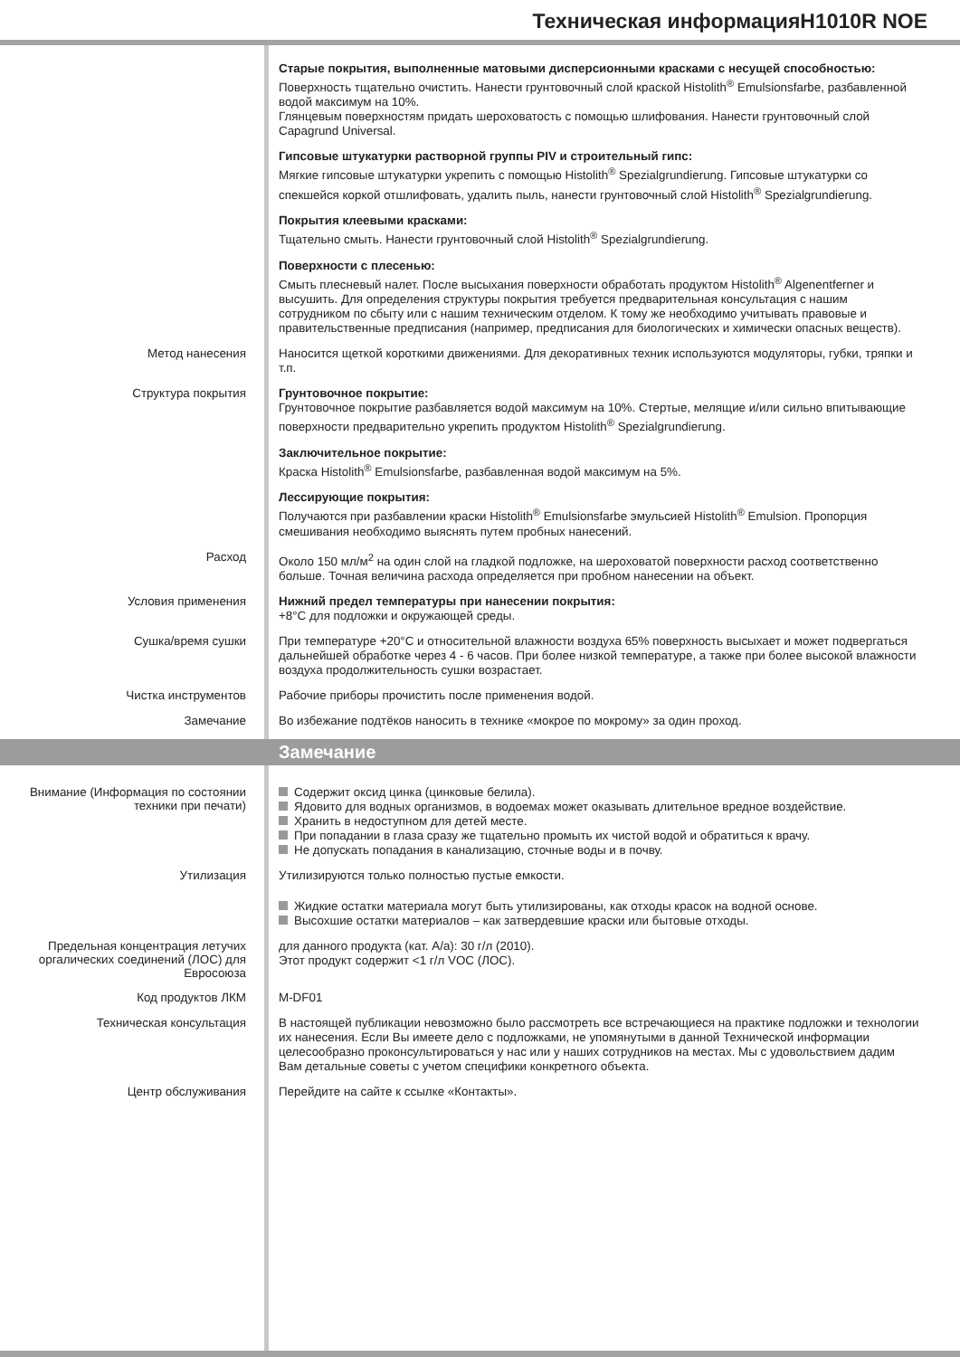Техническая информацияH1010R NOE
Старые покрытия, выполненные матовыми дисперсионными красками с несущей способностью:
Поверхность тщательно очистить. Нанести грунтовочный слой краской Histolith<sup>®</sup> Emulsionsfarbe, разбавленной водой максимум на 10%.
Глянцевым поверхностям придать шероховатость с помощью шлифования. Нанести грунтовочный слой Capagrund Universal.
Гипсовые штукатурки растворной группы PIV и строительный гипс:
Мягкие гипсовые штукатурки укрепить с помощью Histolith<sup>®</sup> Spezialgrundierung. Гипсовые штукатурки со спекшейся коркой отшлифовать, удалить пыль, нанести грунтовочный слой Histolith<sup>®</sup> Spezialgrundierung.
Покрытия клеевыми красками:
Тщательно смыть. Нанести грунтовочный слой Histolith<sup>®</sup> Spezialgrundierung.
Поверхности с плесенью:
Смыть плесневый налет. После высыхания поверхности обработать продуктом Histolith<sup>®</sup> Algenentferner и высушить. Для определения структуры покрытия требуется предварительная консультация с нашим сотрудником по сбыту или с нашим техническим отделом. К тому же необходимо учитывать правовые и правительственные предписания (например, предписания для биологических и химически опасных веществ).
Метод нанесения
Наносится щеткой короткими движениями. Для декоративных техник используются модуляторы, губки, тряпки и т.п.
Структура покрытия
Грунтовочное покрытие:
Грунтовочное покрытие разбавляется водой максимум на 10%. Стертые, мелящие и/или сильно впитывающие поверхности предварительно укрепить продуктом Histolith<sup>®</sup> Spezialgrundierung.
Заключительное покрытие:
Краска Histolith<sup>®</sup> Emulsionsfarbe, разбавленная водой максимум на 5%.
Лессирующие покрытия:
Получаются при разбавлении краски Histolith<sup>®</sup> Emulsionsfarbe эмульсией Histolith<sup>®</sup> Emulsion. Пропорция смешивания необходимо выяснять путем пробных нанесений.
Расход
Около 150 мл/м<sup>2</sup> на один слой на гладкой подложке, на шероховатой поверхности расход соответственно больше. Точная величина расхода определяется при пробном нанесении на объект.
Условия применения
Нижний предел температуры при нанесении покрытия:
+8°C для подложки и окружающей среды.
Сушка/время сушки
При температуре +20°C и относительной влажности воздуха 65% поверхность высыхает и может подвергаться дальнейшей обработке через 4 - 6 часов. При более низкой температуре, а также при более высокой влажности воздуха продолжительность сушки возрастает.
Чистка инструментов
Рабочие приборы прочистить после применения водой.
Замечание
Во избежание подтёков наносить в технике «мокрое по мокрому» за один проход.
Замечание
Внимание (Информация по состоянии техники при печати)
Содержит оксид цинка (цинковые белила).
Ядовито для водных организмов, в водоемах может оказывать длительное вредное воздействие.
Хранить в недоступном для детей месте.
При попадании в глаза сразу же тщательно промыть их чистой водой и обратиться к врачу.
Не допускать попадания в канализацию, сточные воды и в почву.
Утилизация
Утилизируются только полностью пустые емкости.
Жидкие остатки материала могут быть утилизированы, как отходы красок на водной основе.
Высохшие остатки материалов – как затвердевшие краски или бытовые отходы.
Предельная концентрация летучих оргалических соединений (ЛОС) для Евросоюза
для данного продукта (кат. A/a): 30 г/л (2010).
Этот продукт содержит <1 г/л VOC (ЛОС).
Код продуктов ЛКМ
M-DF01
Техническая консультация
В настоящей публикации невозможно было рассмотреть все встречающиеся на практике подложки и технологии их нанесения. Если Вы имеете дело с подложками, не упомянутыми в данной Технической информации целесообразно проконсультироваться у нас или у наших сотрудников на местах. Мы с удовольствием дадим Вам детальные советы с учетом специфики конкретного объекта.
Центр обслуживания
Перейдите на сайте к ссылке «Контакты».